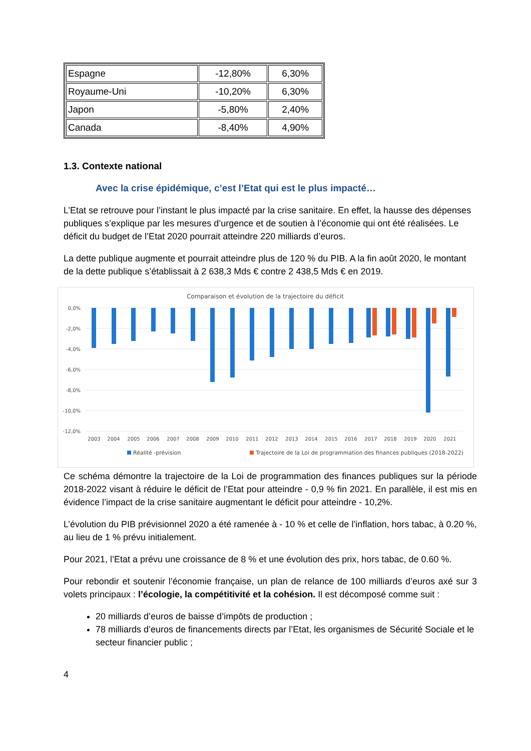| Espagne | -12,80% | 6,30% |
| Royaume-Uni | -10,20% | 6,30% |
| Japon | -5,80% | 2,40% |
| Canada | -8,40% | 4,90% |
1.3. Contexte national
Avec la crise épidémique, c’est l’Etat qui est le plus impacté…
L’Etat se retrouve pour l’instant le plus impacté par la crise sanitaire. En effet, la hausse des dépenses publiques s’explique par les mesures d’urgence et de soutien à l’économie qui ont été réalisées. Le déficit du budget de l’Etat 2020 pourrait atteindre 220 milliards d’euros.
La dette publique augmente et pourrait atteindre plus de 120 % du PIB. A la fin août 2020, le montant de la dette publique s’établissait à 2 638,3 Mds € contre 2 438,5 Mds € en 2019.
Comparaison et évolution de la trajectoire du déficit
0,0%
-2,0%
-4,0%
-6,0%
-8,0%
-10,0%
-12,0%
2003
2004
2005
2006
2007
2008
2009
2010
2011
2012
2013
2014
2015
2016
2017
2018
2019
2020
2021
Réalité -prévision
Trajectoire de la Loi de programmation des finances publiques (2018-2022)
Ce schéma démontre la trajectoire de la Loi de programmation des finances publiques sur la période 2018-2022 visant à réduire le déficit de l’Etat pour atteindre - 0,9 % fin 2021. En parallèle, il est mis en évidence l’impact de la crise sanitaire augmentant le déficit pour atteindre - 10,2%.
L’évolution du PIB prévisionnel 2020 a été ramenée à - 10 % et celle de l’inflation, hors tabac, à 0.20 %, au lieu de 1 % prévu initialement.
Pour 2021, l’Etat a prévu une croissance de 8 % et une évolution des prix, hors tabac, de 0.60 %.
Pour rebondir et soutenir l’économie française, un plan de relance de 100 milliards d’euros axé sur 3 volets principaux : l’écologie, la compétitivité et la cohésion. Il est décomposé comme suit :
20 milliards d’euros de baisse d’impôts de production ;
78 milliards d’euros de financements directs par l’Etat, les organismes de Sécurité Sociale et le secteur financier public ;
4